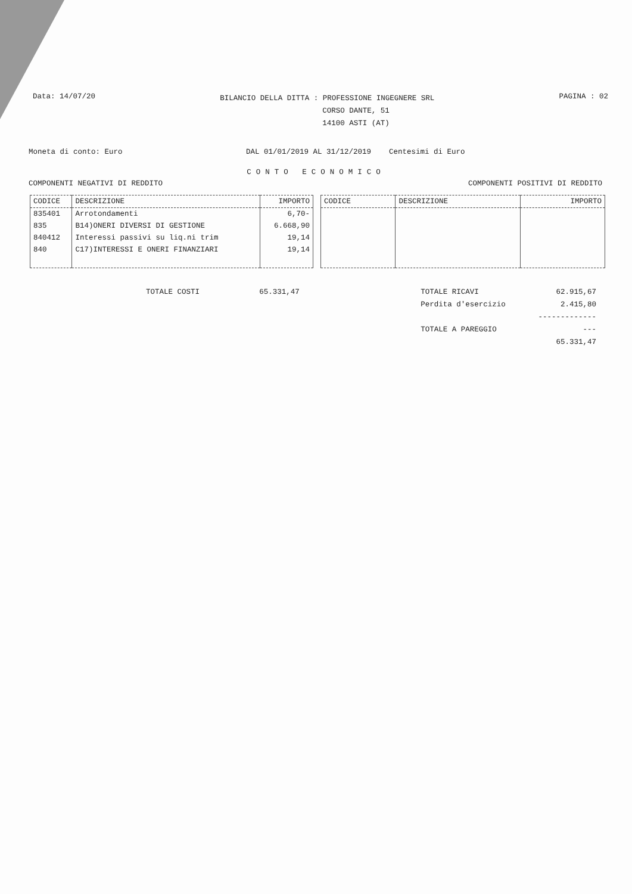Data: 14/07/20
BILANCIO DELLA DITTA : PROFESSIONE INGEGNERE SRL
CORSO DANTE, 51
14100 ASTI (AT)
PAGINA : 02
Moneta di conto: Euro DAL 01/01/2019 AL 31/12/2019 Centesimi di Euro
CONTO ECONOMICO
COMPONENTI NEGATIVI DI REDDITO COMPONENTI POSITIVI DI REDDITO
| CODICE | DESCRIZIONE | IMPORTO |
| --- | --- | --- |
| 835401 | Arrotondamenti | 6,70- |
| 835 | B14)ONERI DIVERSI DI GESTIONE | 6.668,90 |
| 840412 | Interessi passivi su liq.ni trim | 19,14 |
| 840 | C17)INTERESSI E ONERI FINANZIARI | 19,14 |
| CODICE | DESCRIZIONE | IMPORTO |
| --- | --- | --- |
TOTALE COSTI 65.331,47 TOTALE RICAVI
Perdita d'esercizio
TOTALE A PAREGGIO
62.915,67
2.415,80
----------------
65.331,47